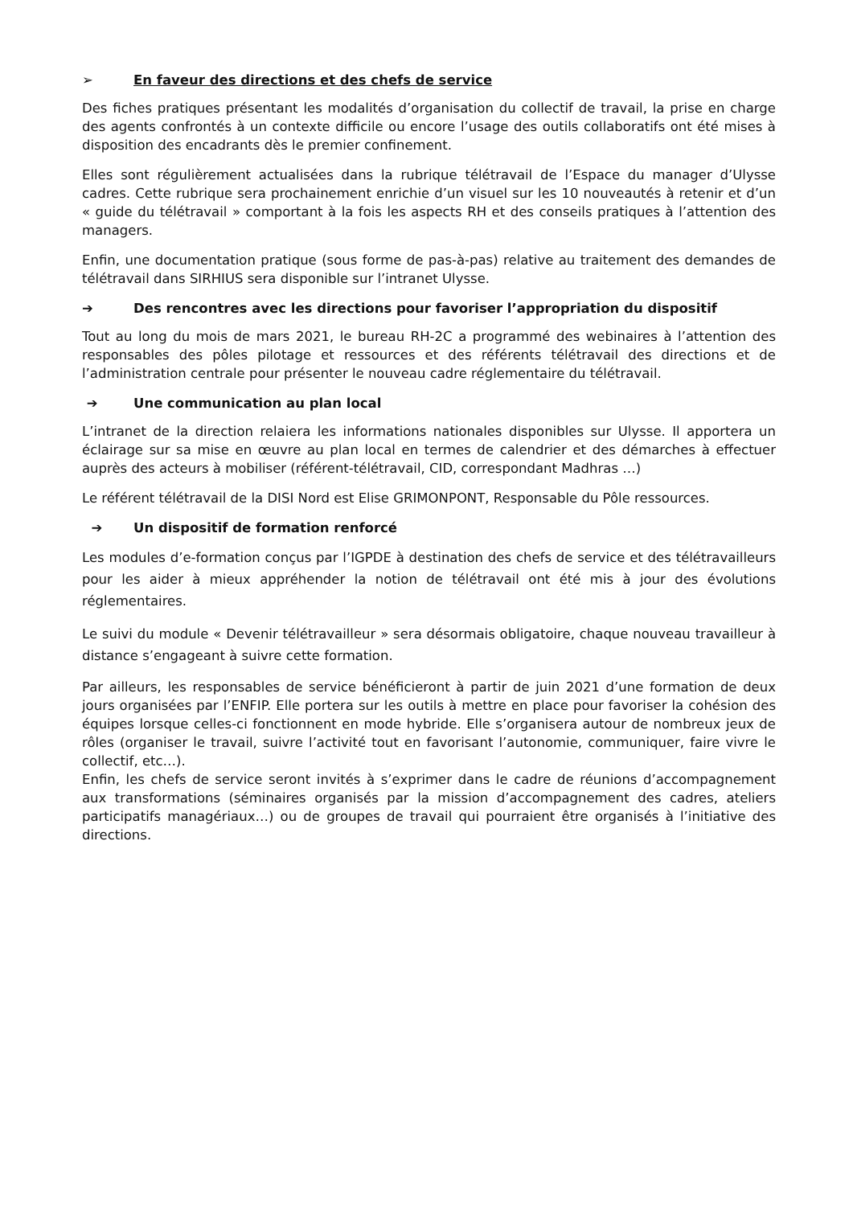➢ En faveur des directions et des chefs de service
Des fiches pratiques présentant les modalités d’organisation du collectif de travail, la prise en charge des agents confrontés à un contexte difficile ou encore l’usage des outils collaboratifs ont été mises à disposition des encadrants dès le premier confinement.
Elles sont régulièrement actualisées dans la rubrique télétravail de l’Espace du manager d’Ulysse cadres. Cette rubrique sera prochainement enrichie d’un visuel sur les 10 nouveautés à retenir et d’un « guide du télétravail » comportant à la fois les aspects RH et des conseils pratiques à l’attention des managers.
Enfin, une documentation pratique (sous forme de pas-à-pas) relative au traitement des demandes de télétravail dans SIRHIUS sera disponible sur l’intranet Ulysse.
➔ Des rencontres avec les directions pour favoriser l’appropriation du dispositif
Tout au long du mois de mars 2021, le bureau RH-2C a programmé des webinaires à l’attention des responsables des pôles pilotage et ressources et des référents télétravail des directions et de l’administration centrale pour présenter le nouveau cadre réglementaire du télétravail.
➔ Une communication au plan local
L’intranet de la direction relaiera les informations nationales disponibles sur Ulysse. Il apportera un éclairage sur sa mise en œuvre au plan local en termes de calendrier et des démarches à effectuer auprès des acteurs à mobiliser (référent-télétravail, CID, correspondant Madhras …)
Le référent télétravail de la DISI Nord est Elise GRIMONPONT, Responsable du Pôle ressources.
➔ Un dispositif de formation renforcé
Les modules d’e-formation conçus par l’IGPDE à destination des chefs de service et des télétravailleurs pour les aider à mieux appréhender la notion de télétravail ont été mis à jour des évolutions réglementaires.
Le suivi du module « Devenir télétravailleur » sera désormais obligatoire, chaque nouveau travailleur à distance s’engageant à suivre cette formation.
Par ailleurs, les responsables de service bénéficieront à partir de juin 2021 d’une formation de deux jours organisées par l’ENFIP. Elle portera sur les outils à mettre en place pour favoriser la cohésion des équipes lorsque celles-ci fonctionnent en mode hybride. Elle s’organisera autour de nombreux jeux de rôles (organiser le travail, suivre l’activité tout en favorisant l’autonomie, communiquer, faire vivre le collectif, etc…).
Enfin, les chefs de service seront invités à s’exprimer dans le cadre de réunions d’accompagnement aux transformations (séminaires organisés par la mission d’accompagnement des cadres, ateliers participatifs managériaux…) ou de groupes de travail qui pourraient être organisés à l’initiative des directions.